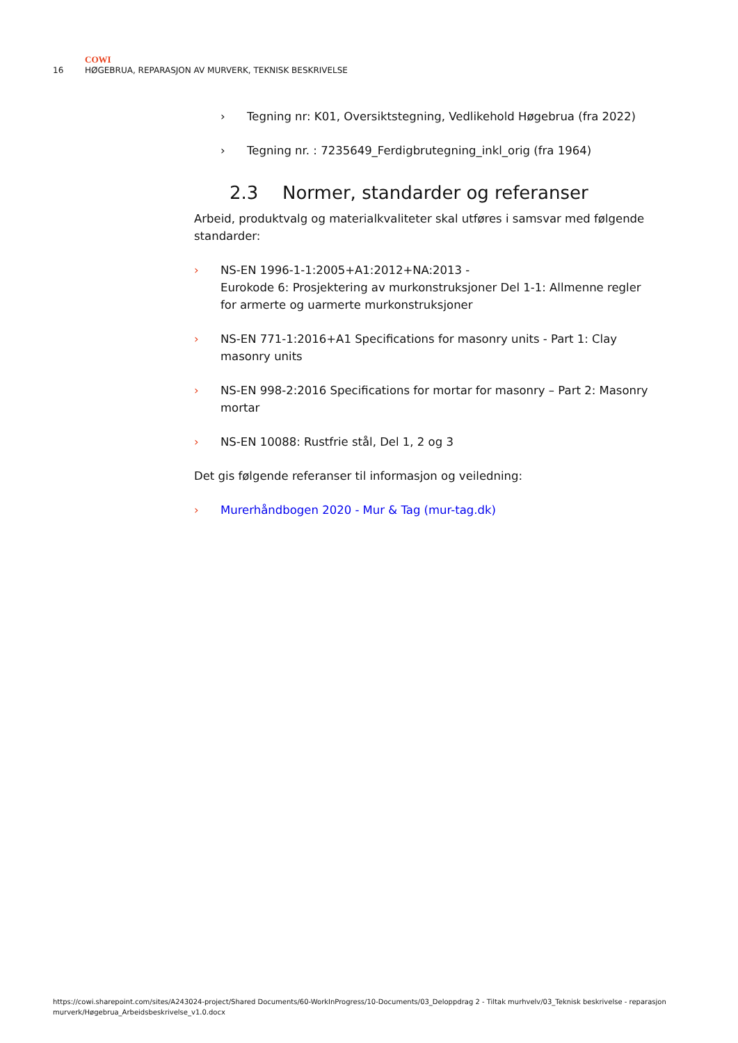COWI
16 HØGEBRUA, REPARASJON AV MURVERK, TEKNISK BESKRIVELSE
› Tegning nr: K01, Oversiktstegning, Vedlikehold Høgebrua (fra 2022)
› Tegning nr. : 7235649_Ferdigbrutegning_inkl_orig (fra 1964)
2.3 Normer, standarder og referanser
Arbeid, produktvalg og materialkvaliteter skal utføres i samsvar med følgende standarder:
› NS-EN 1996-1-1:2005+A1:2012+NA:2013 -
Eurokode 6: Prosjektering av murkonstruksjoner Del 1-1: Allmenne regler for armerte og uarmerte murkonstruksjoner
› NS-EN 771-1:2016+A1 Specifications for masonry units - Part 1: Clay masonry units
› NS-EN 998-2:2016 Specifications for mortar for masonry – Part 2: Masonry mortar
› NS-EN 10088: Rustfrie stål, Del 1, 2 og 3
Det gis følgende referanser til informasjon og veiledning:
› Murerhåndbogen 2020 - Mur & Tag (mur-tag.dk)
https://cowi.sharepoint.com/sites/A243024-project/Shared Documents/60-WorkInProgress/10-Documents/03_Deloppdrag 2 - Tiltak murhvelv/03_Teknisk beskrivelse - reparasjon murverk/Høgebrua_Arbeidsbeskrivelse_v1.0.docx